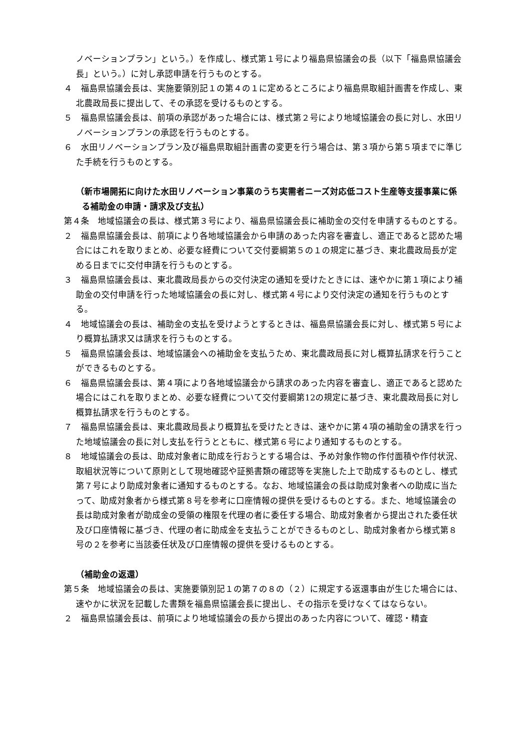ノベーションプラン」という。）を作成し、様式第１号により福島県協議会の長（以下「福島県協議会長」という。）に対し承認申請を行うものとする。
４　福島県協議会長は、実施要領別記１の第４の１に定めるところにより福島県取組計画書を作成し、東北農政局長に提出して、その承認を受けるものとする。
５　福島県協議会長は、前項の承認があった場合には、様式第２号により地域協議会の長に対し、水田リノベーションプランの承認を行うものとする。
６　水田リノベーションプラン及び福島県取組計画書の変更を行う場合は、第３項から第５項までに準じた手続を行うものとする。
（新市場開拓に向けた水田リノベーション事業のうち実需者ニーズ対応低コスト生産等支援事業に係る補助金の申請・請求及び支払）
第４条　地域協議会の長は、様式第３号により、福島県協議会長に補助金の交付を申請するものとする。
２　福島県協議会長は、前項により各地域協議会から申請のあった内容を審査し、適正であると認めた場合にはこれを取りまとめ、必要な経費について交付要綱第５の１の規定に基づき、東北農政局長が定める日までに交付申請を行うものとする。
３　福島県協議会長は、東北農政局長からの交付決定の通知を受けたときには、速やかに第１項により補助金の交付申請を行った地域協議会の長に対し、様式第４号により交付決定の通知を行うものとする。
４　地域協議会の長は、補助金の支払を受けようとするときは、福島県協議会長に対し、様式第５号により概算払請求又は請求を行うものとする。
５　福島県協議会長は、地域協議会への補助金を支払うため、東北農政局長に対し概算払請求を行うことができるものとする。
６　福島県協議会長は、第４項により各地域協議会から請求のあった内容を審査し、適正であると認めた場合にはこれを取りまとめ、必要な経費について交付要綱第12の規定に基づき、東北農政局長に対し概算払請求を行うものとする。
７　福島県協議会長は、東北農政局長より概算払を受けたときは、速やかに第４項の補助金の請求を行った地域協議会の長に対し支払を行うとともに、様式第６号により通知するものとする。
８　地域協議会の長は、助成対象者に助成を行おうとする場合は、予め対象作物の作付面積や作付状況、取組状況等について原則として現地確認や証拠書類の確認等を実施した上で助成するものとし、様式第７号により助成対象者に通知するものとする。なお、地域協議会の長は助成対象者への助成に当たって、助成対象者から様式第８号を参考に口座情報の提供を受けるものとする。また、地域協議会の長は助成対象者が助成金の受領の権限を代理の者に委任する場合、助成対象者から提出された委任状及び口座情報に基づき、代理の者に助成金を支払うことができるものとし、助成対象者から様式第８号の２を参考に当該委任状及び口座情報の提供を受けるものとする。
（補助金の返還）
第５条　地域協議会の長は、実施要領別記１の第７の８の（２）に規定する返還事由が生じた場合には、速やかに状況を記載した書類を福島県協議会長に提出し、その指示を受けなくてはならない。
２　福島県協議会長は、前項により地域協議会の長から提出のあった内容について、確認・精査